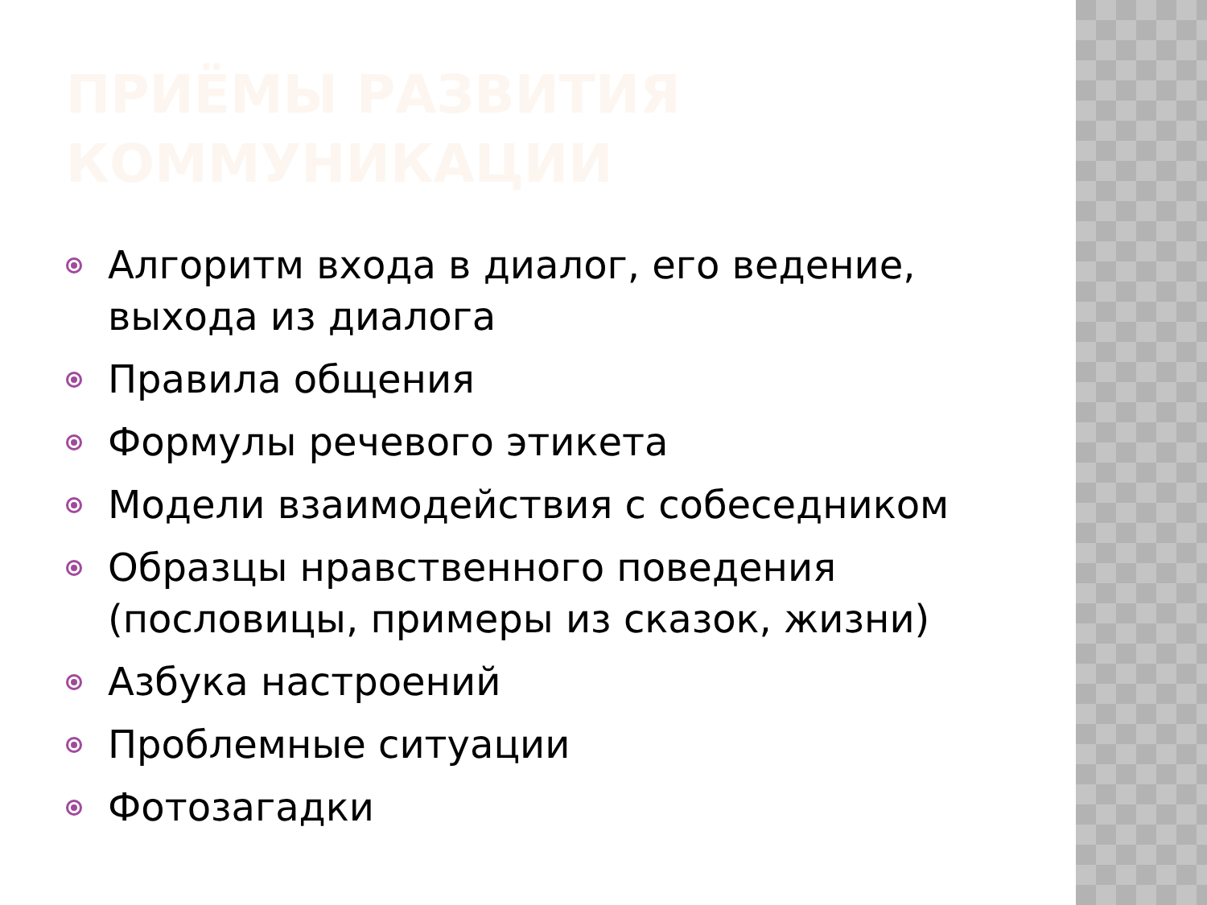ПРИЁМЫ РАЗВИТИЯ КОММУНИКАЦИИ
Алгоритм входа в диалог, его ведение, выхода из диалога
Правила общения
Формулы речевого этикета
Модели взаимодействия с собеседником
Образцы нравственного поведения (пословицы, примеры из сказок, жизни)
Азбука настроений
Проблемные ситуации
Фотозагадки